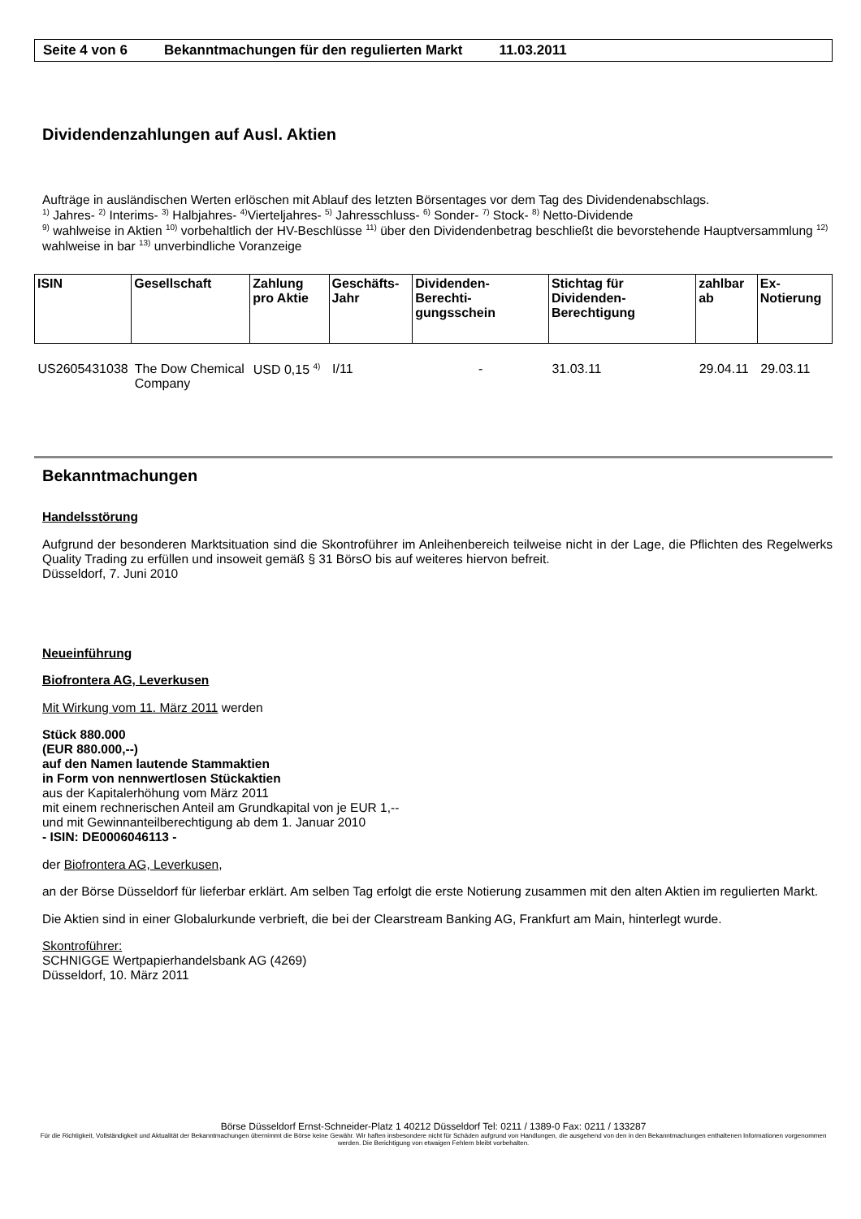Seite 4 von 6 Bekanntmachungen für den regulierten Markt 11.03.2011
Dividendenzahlungen auf Ausl. Aktien
Aufträge in ausländischen Werten erlöschen mit Ablauf des letzten Börsentages vor dem Tag des Dividendenabschlags.
<sup>1)</sup> Jahres- <sup>2)</sup> Interims- <sup>3)</sup> Halbjahres- <sup>4)</sup>Vierteljahres- <sup>5)</sup> Jahresschluss- <sup>6)</sup> Sonder- <sup>7)</sup> Stock- <sup>8)</sup> Netto-Dividende
<sup>9)</sup> wahlweise in Aktien <sup>10)</sup> vorbehaltlich der HV-Beschlüsse <sup>11)</sup> über den Dividendenbetrag beschließt die bevorstehende Hauptversammlung <sup>12)</sup> wahlweise in bar <sup>13)</sup> unverbindliche Voranzeige
| ISIN | Gesellschaft | Zahlung pro Aktie | Geschäfts-Jahr | Dividenden-Berechti-gungsschein | Stichtag für Dividenden-Berechtigung | zahlbar ab | Ex-Notierung |
| --- | --- | --- | --- | --- | --- | --- | --- |
| US2605431038 | The Dow Chemical Company | USD 0,15 <sup>4)</sup> | I/11 | - | 31.03.11 | 29.04.11 | 29.03.11 |
Bekanntmachungen
Handelsstörung
Aufgrund der besonderen Marktsituation sind die Skontroführer im Anleihenbereich teilweise nicht in der Lage, die Pflichten des Regelwerks Quality Trading zu erfüllen und insoweit gemäß § 31 BörsO bis auf weiteres hiervon befreit.
Düsseldorf, 7. Juni 2010
Neueinführung
Biofrontera AG, Leverkusen
Mit Wirkung vom 11. März 2011 werden
Stück 880.000
(EUR 880.000,--)
auf den Namen lautende Stammaktien
in Form von nennwertlosen Stückaktien
aus der Kapitalerhöhung vom März 2011
mit einem rechnerischen Anteil am Grundkapital von je EUR 1,--
und mit Gewinnanteilberechtigung ab dem 1. Januar 2010
- ISIN: DE0006046113 -
der Biofrontera AG, Leverkusen,
an der Börse Düsseldorf für lieferbar erklärt. Am selben Tag erfolgt die erste Notierung zusammen mit den alten Aktien im regulierten Markt.
Die Aktien sind in einer Globalurkunde verbrieft, die bei der Clearstream Banking AG, Frankfurt am Main, hinterlegt wurde.
Skontroführer:
SCHNIGGE Wertpapierhandelsbank AG (4269)
Düsseldorf, 10. März 2011
Börse Düsseldorf Ernst-Schneider-Platz 1 40212 Düsseldorf Tel: 0211 / 1389-0 Fax: 0211 / 133287
Für die Richtigkeit, Vollständigkeit und Aktualität der Bekanntmachungen übernimmt die Börse keine Gewähr. Wir haften insbesondere nicht für Schäden aufgrund von Handlungen, die ausgehend von den in den Bekanntmachungen enthaltenen Informationen vorgenommen werden. Die Berichtigung von etwaigen Fehlern bleibt vorbehalten.